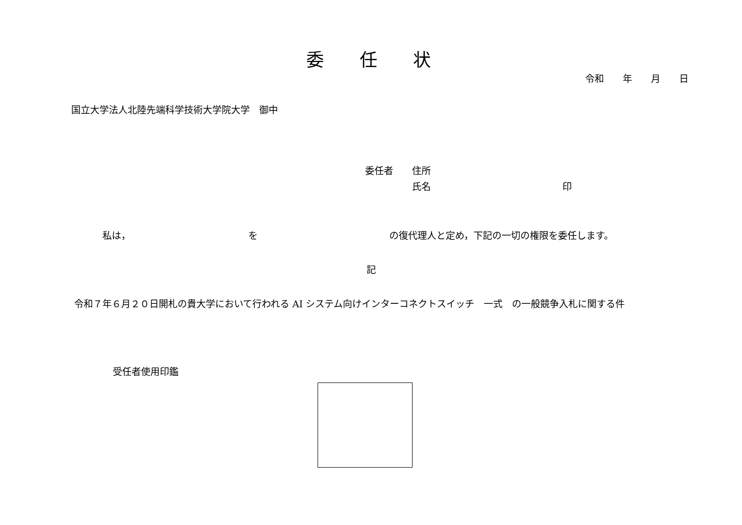委　　任　　状
令和　　年　　月　　日
国立大学法人北陸先端科学技術大学院大学　御中
委任者　　住所
　　　　　氏名　　　　　　　　　　　　　　印
私は，　　　　　　　　　　　　　を　　　　　　　　　　　　　　の復代理人と定め，下記の一切の権限を委任します。
記
令和７年６月２０日開札の貴大学において行われる AI システム向けインターコネクトスイッチ　一式　の一般競争入札に関する件
受任者使用印鑑